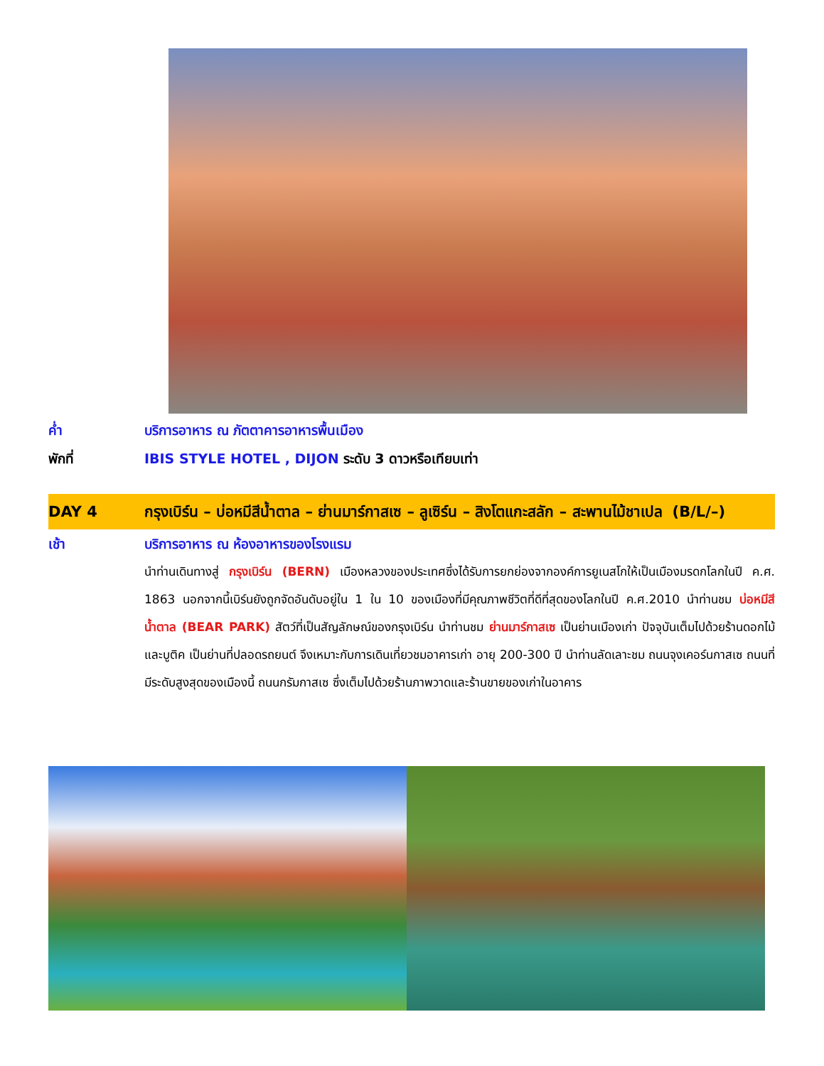ค่ำ บริการอาหาร ณ ภัตตาคารอาหารพื้นเมือง
พักที่ IBIS STYLE HOTEL , DIJON ระดับ 3 ดาวหรือเทียบเท่า
DAY 4 กรุงเบิร์น – บ่อหมีสีน้ำตาล – ย่านมาร์กาสเซ – ลูเซิร์น – สิงโตแกะสลัก – สะพานไม้ชาเปล (B/L/–)
เช้า บริการอาหาร ณ ห้องอาหารของโรงแรม
นำท่านเดินทางสู่ กรุงเบิร์น (BERN) เมืองหลวงของประเทศซึ่งได้รับการยกย่องจากองค์การยูเนสโกให้เป็นเมืองมรดกโลกในปี ค.ศ. 1863 นอกจากนี้เบิร์นยังถูกจัดอันดับอยู่ใน 1 ใน 10 ของเมืองที่มีคุณภาพชีวิตที่ดีที่สุดของโลกในปี ค.ศ.2010 นำท่านชม บ่อหมีสีน้ำตาล (BEAR PARK) สัตว์ที่เป็นสัญลักษณ์ของกรุงเบิร์น นำท่านชม ย่านมาร์กาสเซ เป็นย่านเมืองเก่า ปัจจุบันเต็มไปด้วยร้านดอกไม้และบูติค เป็นย่านที่ปลอดรถยนต์ จึงเหมาะกับการเดินเที่ยวชมอาคารเก่า อายุ 200-300 ปี นำท่านลัดเลาะชม ถนนจุงเคอร์นกาสเซ ถนนที่มีระดับสูงสุดของเมืองนี้ ถนนกรัมกาสเซ ซึ่งเต็มไปด้วยร้านภาพวาดและร้านขายของเก่าในอาคาร